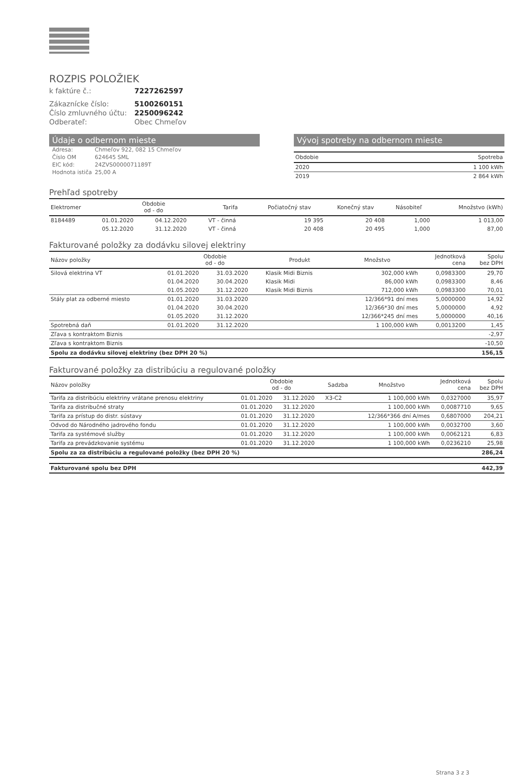ROZPIS POLOŽIEK
k faktúre č.: 7227262597
Zákaznícke číslo: 5100260151 Číslo zmluvného účtu: 2250096242 Odberateľ: Obec Chmeľov
Údaje o odbernom mieste
Adresa: Chmeľov 922, 082 15 Chmeľov Číslo OM 624645 SML EIC kód: 24ZVS0000071189T Hodnota ističa 25,00 A
Vývoj spotreby na odbernom mieste
| Obdobie | Spotreba |
| --- | --- |
| 2020 | 1 100 kWh |
| 2019 | 2 864 kWh |
Prehľad spotreby
| Elektromer | Obdobie od - do | | Tarifa | Počiatočný stav | Konečný stav | Násobiteľ | Množstvo (kWh) |
| --- | --- | --- | --- | --- | --- | --- | --- |
| 8184489 | 01.01.2020 | 04.12.2020 | VT - činná | 19 395 | 20 408 | 1,000 | 1 013,00 |
| | 05.12.2020 | 31.12.2020 | VT - činná | 20 408 | 20 495 | 1,000 | 87,00 |
Fakturované položky za dodávku silovej elektriny
| Názov položky | Obdobie od - do | | Produkt | Množstvo | Jednotková cena | Spolu bez DPH |
| --- | --- | --- | --- | --- | --- | --- |
| Silová elektrina VT | 01.01.2020 | 31.03.2020 | Klasik Midi Biznis | 302,000 kWh | 0,0983300 | 29,70 |
| | 01.04.2020 | 30.04.2020 | Klasik Midi | 86,000 kWh | 0,0983300 | 8,46 |
| | 01.05.2020 | 31.12.2020 | Klasik Midi Biznis | 712,000 kWh | 0,0983300 | 70,01 |
| Stály plat za odberné miesto | 01.01.2020 | 31.03.2020 | | 12/366*91 dní mes | 5,0000000 | 14,92 |
| | 01.04.2020 | 30.04.2020 | | 12/366*30 dní mes | 5,0000000 | 4,92 |
| | 01.05.2020 | 31.12.2020 | | 12/366*245 dní mes | 5,0000000 | 40,16 |
| Spotrebná daň | 01.01.2020 | 31.12.2020 | | 1 100,000 kWh | 0,0013200 | 1,45 |
| Zľava s kontraktom Biznis | | | | | | -2,97 |
| Zľava s kontraktom Biznis | | | | | | -10,50 |
| Spolu za dodávku silovej elektriny (bez DPH 20 %) | | | | | | 156,15 |
Fakturované položky za distribúciu a regulované položky
| Názov položky | Obdobie od - do | | Sadzba | Množstvo | Jednotková cena | Spolu bez DPH |
| --- | --- | --- | --- | --- | --- | --- |
| Tarifa za distribúciu elektriny vrátane prenosu elektriny | 01.01.2020 | 31.12.2020 | X3-C2 | 1 100,000 kWh | 0,0327000 | 35,97 |
| Tarifa za distribučné straty | 01.01.2020 | 31.12.2020 | | 1 100,000 kWh | 0,0087710 | 9,65 |
| Tarifa za prístup do distr. sústavy | 01.01.2020 | 31.12.2020 | | 12/366*366 dní A/mes | 0,6807000 | 204,21 |
| Odvod do Národného jadrového fondu | 01.01.2020 | 31.12.2020 | | 1 100,000 kWh | 0,0032700 | 3,60 |
| Tarifa za systémové služby | 01.01.2020 | 31.12.2020 | | 1 100,000 kWh | 0,0062121 | 6,83 |
| Tarifa za prevádzkovanie systému | 01.01.2020 | 31.12.2020 | | 1 100,000 kWh | 0,0236210 | 25,98 |
| Spolu za za distribúciu a regulované položky (bez DPH 20 %) | | | | | | 286,24 |
| Fakturované spolu bez DPH | 442,39 |
Strana 3 z 3